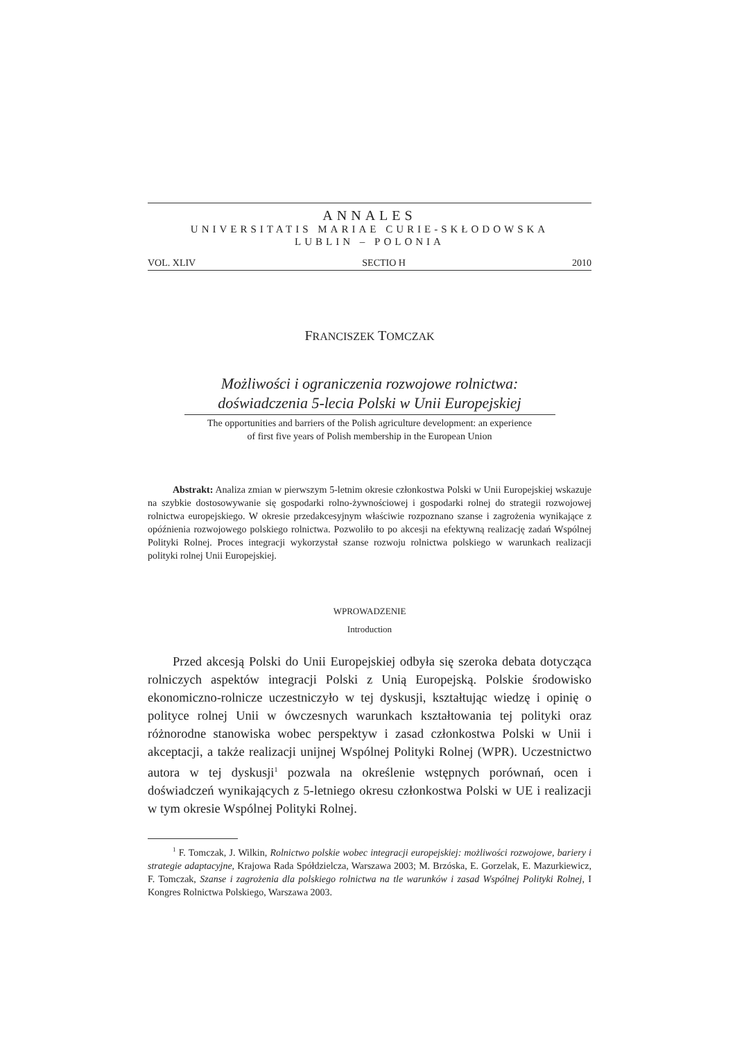ANNALES
UNIVERSITATIS MARIAE CURIE-SKŁODOWSKA
LUBLIN – POLONIA
VOL. XLIV SECTIO H 2010
FRANCISZEK TOMCZAK
Możliwości i ograniczenia rozwojowe rolnictwa:
doświadczenia 5-lecia Polski w Unii Europejskiej
The opportunities and barriers of the Polish agriculture development: an experience
of first five years of Polish membership in the European Union
Abstrakt: Analiza zmian w pierwszym 5-letnim okresie członkostwa Polski w Unii Europejskiej wskazuje na szybkie dostosowywanie się gospodarki rolno-żywnościowej i gospodarki rolnej do strategii rozwojowej rolnictwa europejskiego. W okresie przedakcesyjnym właściwie rozpoznano szanse i zagrożenia wynikające z opóźnienia rozwojowego polskiego rolnictwa. Pozwoliło to po akcesji na efektywną realizację zadań Wspólnej Polityki Rolnej. Proces integracji wykorzystał szanse rozwoju rolnictwa polskiego w warunkach realizacji polityki rolnej Unii Europejskiej.
WPROWADZENIE
Introduction
Przed akcesją Polski do Unii Europejskiej odbyła się szeroka debata dotycząca rolniczych aspektów integracji Polski z Unią Europejską. Polskie środowisko ekonomiczno-rolnicze uczestniczyło w tej dyskusji, kształtując wiedzę i opinię o polityce rolnej Unii w ówczesnych warunkach kształtowania tej polityki oraz różnorodne stanowiska wobec perspektyw i zasad członkostwa Polski w Unii i akceptacji, a także realizacji unijnej Wspólnej Polityki Rolnej (WPR). Uczestnictwo autora w tej dyskusji<sup>1</sup> pozwala na określenie wstępnych porównań, ocen i doświadczeń wynikających z 5-letniego okresu członkostwa Polski w UE i realizacji w tym okresie Wspólnej Polityki Rolnej.
<sup>1</sup> F. Tomczak, J. Wilkin, Rolnictwo polskie wobec integracji europejskiej: możliwości rozwojowe, bariery i strategie adaptacyjne, Krajowa Rada Spółdzielcza, Warszawa 2003; M. Brzóska, E. Gorzelak, E. Mazurkiewicz, F. Tomczak, Szanse i zagrożenia dla polskiego rolnictwa na tle warunków i zasad Wspólnej Polityki Rolnej, I Kongres Rolnictwa Polskiego, Warszawa 2003.